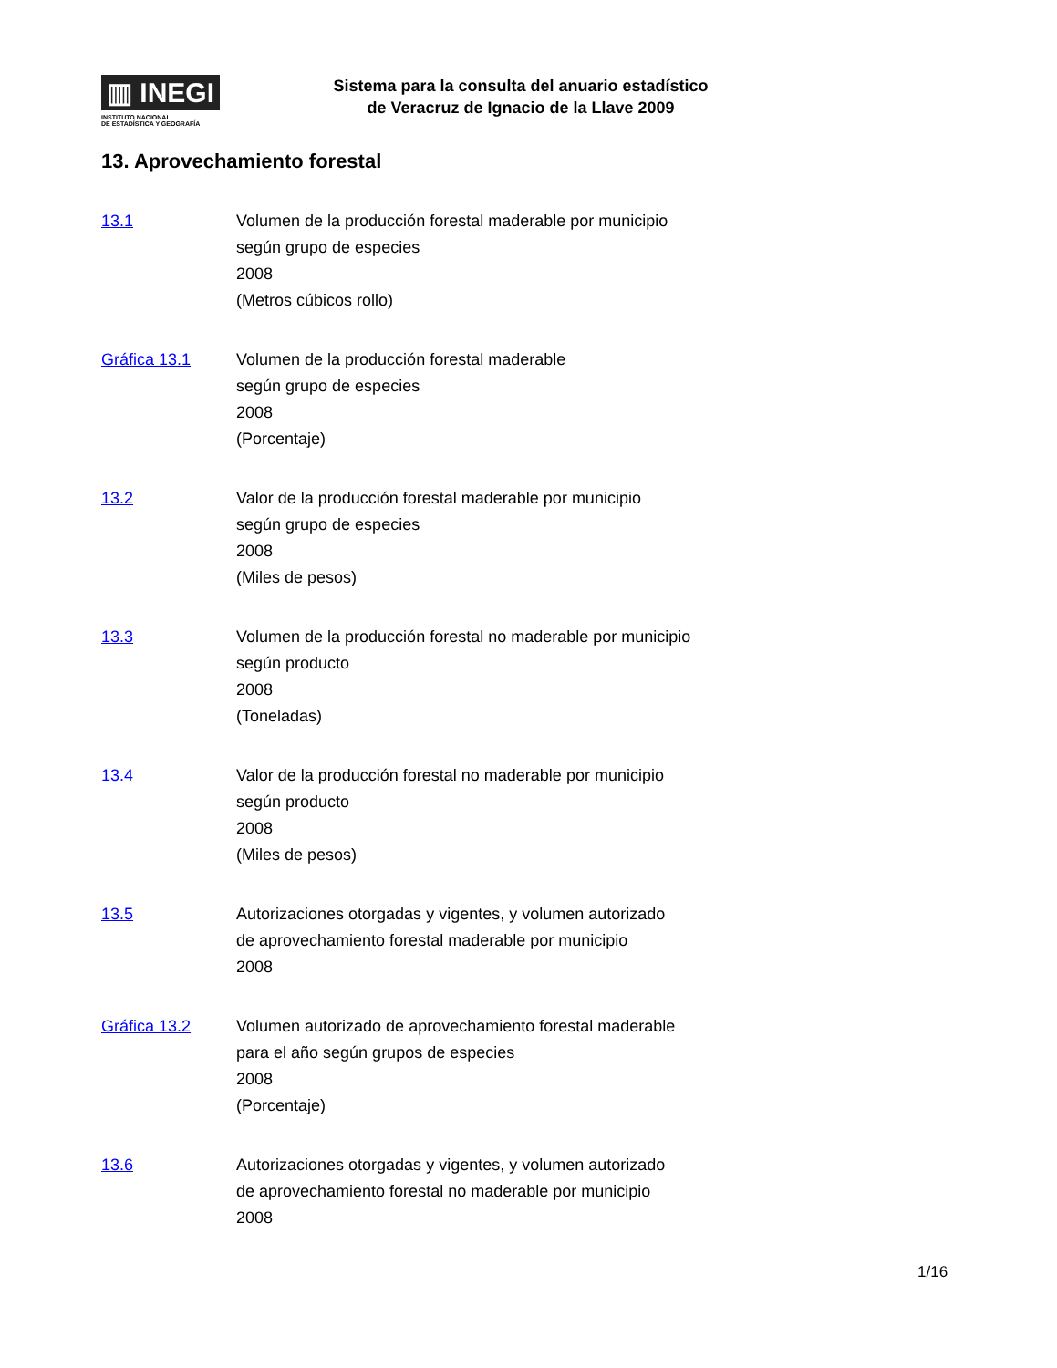▥ INEGI
INSTITUTO NACIONAL
DE ESTADÍSTICA Y GEOGRAFÍA
Sistema para la consulta del anuario estadístico
de Veracruz de Ignacio de la Llave 2009
13. Aprovechamiento forestal
13.1 Volumen de la producción forestal maderable por municipio
según grupo de especies
2008
(Metros cúbicos rollo)
Gráfica 13.1 Volumen de la producción forestal maderable
según grupo de especies
2008
(Porcentaje)
13.2 Valor de la producción forestal maderable por municipio
según grupo de especies
2008
(Miles de pesos)
13.3 Volumen de la producción forestal no maderable por municipio
según producto
2008
(Toneladas)
13.4 Valor de la producción forestal no maderable por municipio
según producto
2008
(Miles de pesos)
13.5 Autorizaciones otorgadas y vigentes, y volumen autorizado
de aprovechamiento forestal maderable por municipio
2008
Gráfica 13.2 Volumen autorizado de aprovechamiento forestal maderable
para el año según grupos de especies
2008
(Porcentaje)
13.6 Autorizaciones otorgadas y vigentes, y volumen autorizado
de aprovechamiento forestal no maderable por municipio
2008
1/16